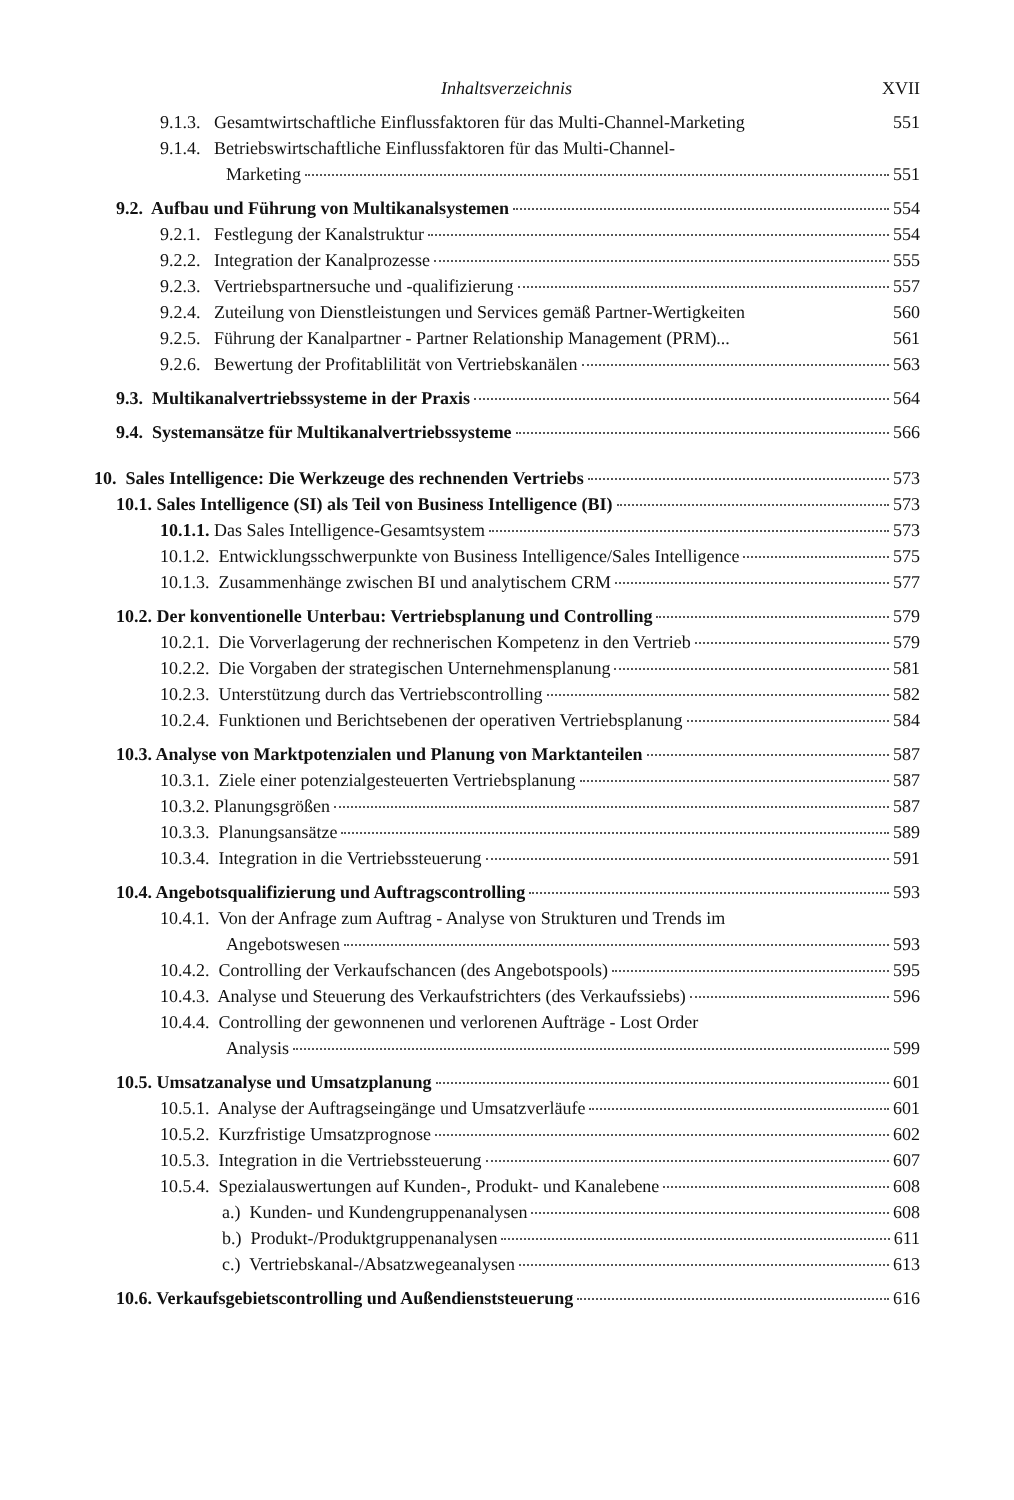Inhaltsverzeichnis XVII
9.1.3. Gesamtwirtschaftliche Einflussfaktoren für das Multi-Channel-Marketing 551
9.1.4. Betriebswirtschaftliche Einflussfaktoren für das Multi-Channel-
Marketing 551
9.2. Aufbau und Führung von Multikanalsystemen 554
9.2.1. Festlegung der Kanalstruktur 554
9.2.2. Integration der Kanalprozesse 555
9.2.3. Vertriebspartnersuche und -qualifizierung 557
9.2.4. Zuteilung von Dienstleistungen und Services gemäß Partner-Wertigkeiten 560
9.2.5. Führung der Kanalpartner - Partner Relationship Management (PRM)... 561
9.2.6. Bewertung der Profitablilität von Vertriebskanälen 563
9.3. Multikanalvertriebssysteme in der Praxis 564
9.4. Systemansätze für Multikanalvertriebssysteme 566
10. Sales Intelligence: Die Werkzeuge des rechnenden Vertriebs 573
10.1. Sales Intelligence (SI) als Teil von Business Intelligence (BI) 573
10.1.1. Das Sales Intelligence-Gesamtsystem 573
10.1.2. Entwicklungsschwerpunkte von Business Intelligence/Sales Intelligence 575
10.1.3. Zusammenhänge zwischen BI und analytischem CRM 577
10.2. Der konventionelle Unterbau: Vertriebsplanung und Controlling 579
10.2.1. Die Vorverlagerung der rechnerischen Kompetenz in den Vertrieb 579
10.2.2. Die Vorgaben der strategischen Unternehmensplanung 581
10.2.3. Unterstützung durch das Vertriebscontrolling 582
10.2.4. Funktionen und Berichtsebenen der operativen Vertriebsplanung 584
10.3. Analyse von Marktpotenzialen und Planung von Marktanteilen 587
10.3.1. Ziele einer potenzialgesteuerten Vertriebsplanung 587
10.3.2. Planungsgrößen 587
10.3.3. Planungsansätze 589
10.3.4. Integration in die Vertriebssteuerung 591
10.4. Angebotsqualifizierung und Auftragscontrolling 593
10.4.1. Von der Anfrage zum Auftrag - Analyse von Strukturen und Trends im
Angebotswesen 593
10.4.2. Controlling der Verkaufschancen (des Angebotspools) 595
10.4.3. Analyse und Steuerung des Verkaufstrichters (des Verkaufssiebs) 596
10.4.4. Controlling der gewonnenen und verlorenen Aufträge - Lost Order
Analysis 599
10.5. Umsatzanalyse und Umsatzplanung 601
10.5.1. Analyse der Auftragseingänge und Umsatzverläufe 601
10.5.2. Kurzfristige Umsatzprognose 602
10.5.3. Integration in die Vertriebssteuerung 607
10.5.4. Spezialauswertungen auf Kunden-, Produkt- und Kanalebene 608
a.) Kunden- und Kundengruppenanalysen 608
b.) Produkt-/Produktgruppenanalysen 611
c.) Vertriebskanal-/Absatzwegeanalysen 613
10.6. Verkaufsgebietscontrolling und Außendienststeuerung 616